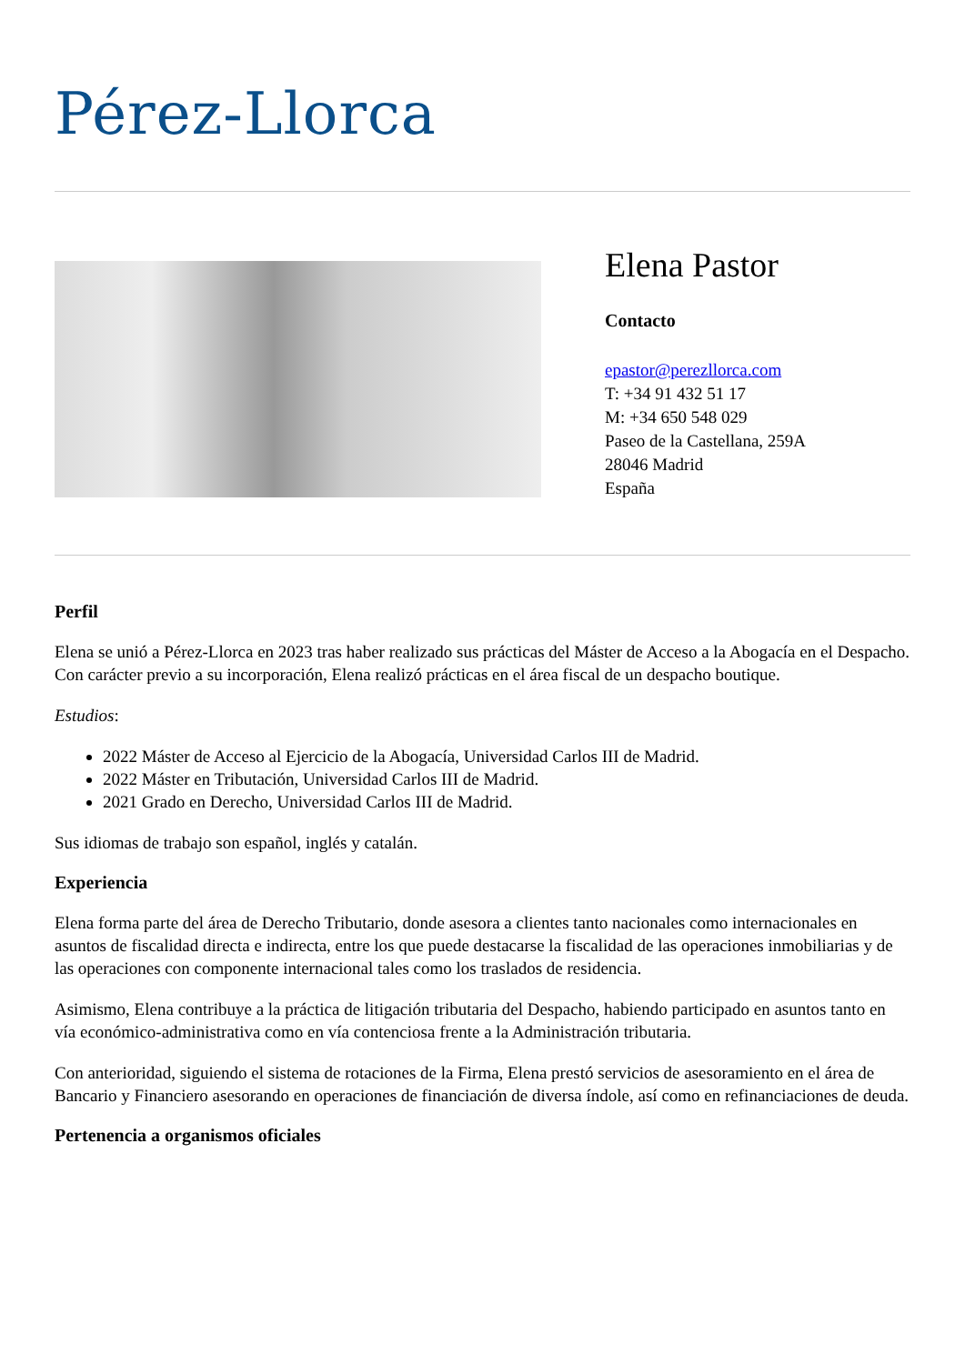Pérez-Llorca
Elena Pastor
Contacto
epastor@perezllorca.com
T: +34 91 432 51 17
M: +34 650 548 029
Paseo de la Castellana, 259A
28046 Madrid
España
Perfil
Elena se unió a Pérez-Llorca en 2023 tras haber realizado sus prácticas del Máster de Acceso a la Abogacía en el Despacho. Con carácter previo a su incorporación, Elena realizó prácticas en el área fiscal de un despacho boutique.
Estudios:
2022 Máster de Acceso al Ejercicio de la Abogacía, Universidad Carlos III de Madrid.
2022 Máster en Tributación, Universidad Carlos III de Madrid.
2021 Grado en Derecho, Universidad Carlos III de Madrid.
Sus idiomas de trabajo son español, inglés y catalán.
Experiencia
Elena forma parte del área de Derecho Tributario, donde asesora a clientes tanto nacionales como internacionales en asuntos de fiscalidad directa e indirecta, entre los que puede destacarse la fiscalidad de las operaciones inmobiliarias y de las operaciones con componente internacional tales como los traslados de residencia.
Asimismo, Elena contribuye a la práctica de litigación tributaria del Despacho, habiendo participado en asuntos tanto en vía económico-administrativa como en vía contenciosa frente a la Administración tributaria.
Con anterioridad, siguiendo el sistema de rotaciones de la Firma, Elena prestó servicios de asesoramiento en el área de Bancario y Financiero asesorando en operaciones de financiación de diversa índole, así como en refinanciaciones de deuda.
Pertenencia a organismos oficiales